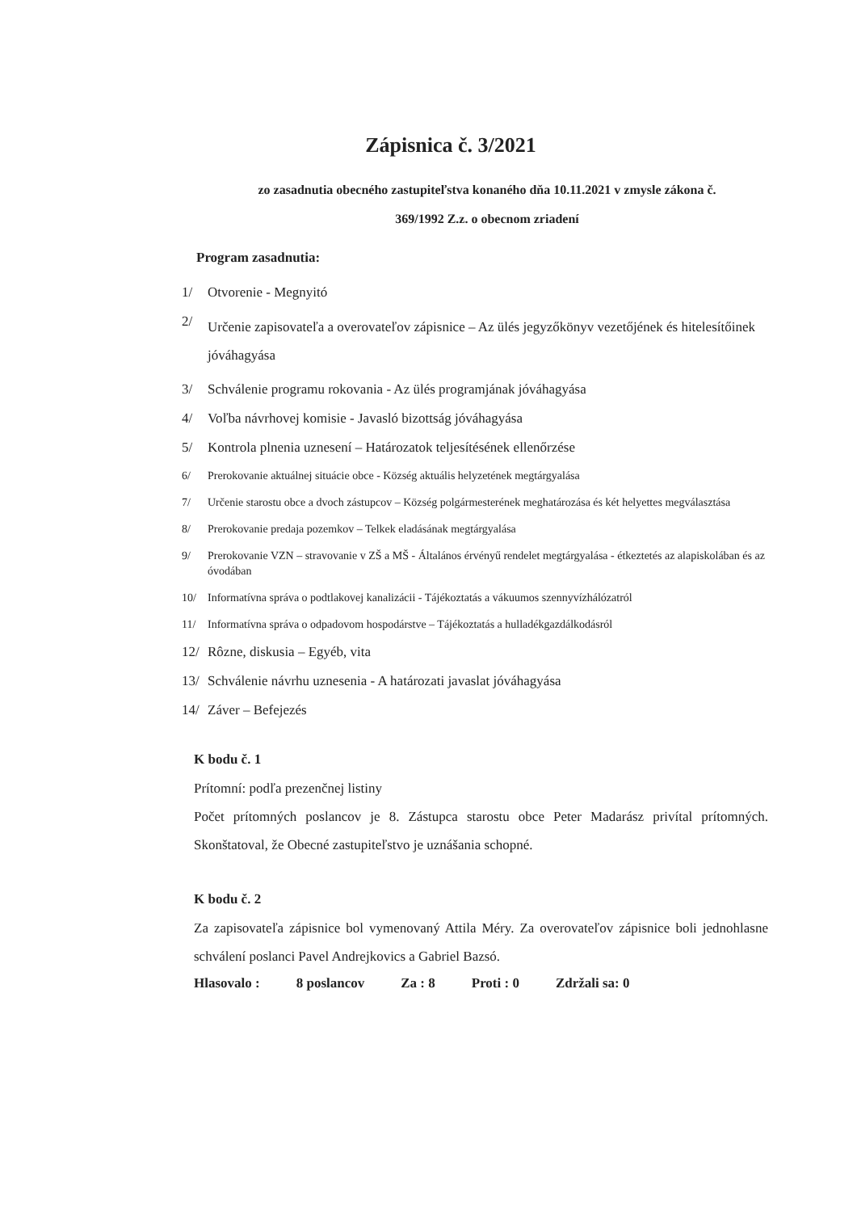Zápisnica č. 3/2021
zo zasadnutia obecného zastupiteľstva konaného dňa 10.11.2021 v zmysle zákona č.
369/1992 Z.z. o obecnom zriadení
Program zasadnutia:
1/ Otvorenie - Megnyitó
2/ Určenie zapisovateľa a overovateľov zápisnice – Az ülés jegyzőkönyv vezetőjének és hitelesítőinek jóváhagyása
3/ Schválenie programu rokovania - Az ülés programjának jóváhagyása
4/ Voľba návrhovej komisie - Javasló bizottság jóváhagyása
5/ Kontrola plnenia uznesení – Határozatok teljesítésének ellenőrzése
6/ Prerokovanie aktuálnej situácie obce - Község aktuális helyzetének megtárgyalása
7/ Určenie starostu obce a dvoch zástupcov – Község polgármesterének meghatározása és két helyettes megválasztása
8/ Prerokovanie predaja pozemkov – Telkek eladásának megtárgyalása
9/ Prerokovanie VZN – stravovanie v ZŠ a MŠ - Általános érvényű rendelet megtárgyalása - étkeztetés az alapiskolában és az óvodában
10/ Informatívna správa o podtlakovej kanalizácii - Tájékoztatás a vákuumos szennyvízhálózatról
11/ Informatívna správa o odpadovom hospodárstve – Tájékoztatás a hulladékgazdálkodásról
12/ Rôzne, diskusia – Egyéb, vita
13/ Schválenie návrhu uznesenia - A határozati javaslat jóváhagyása
14/ Záver – Befejezés
K bodu č. 1
Prítomní: podľa prezenčnej listiny
Počet prítomných poslancov je 8. Zástupca starostu obce Peter Madarász privítal prítomných. Skonštatoval, že Obecné zastupiteľstvo je uznášania schopné.
K bodu č. 2
Za zapisovateľa zápisnice bol vymenovaný Attila Méry. Za overovateľov zápisnice boli jednohlasne schválení poslanci Pavel Andrejkovics a Gabriel Bazsó.
Hlasovalo : 8 poslancov Za : 8 Proti : 0 Zdržali sa: 0